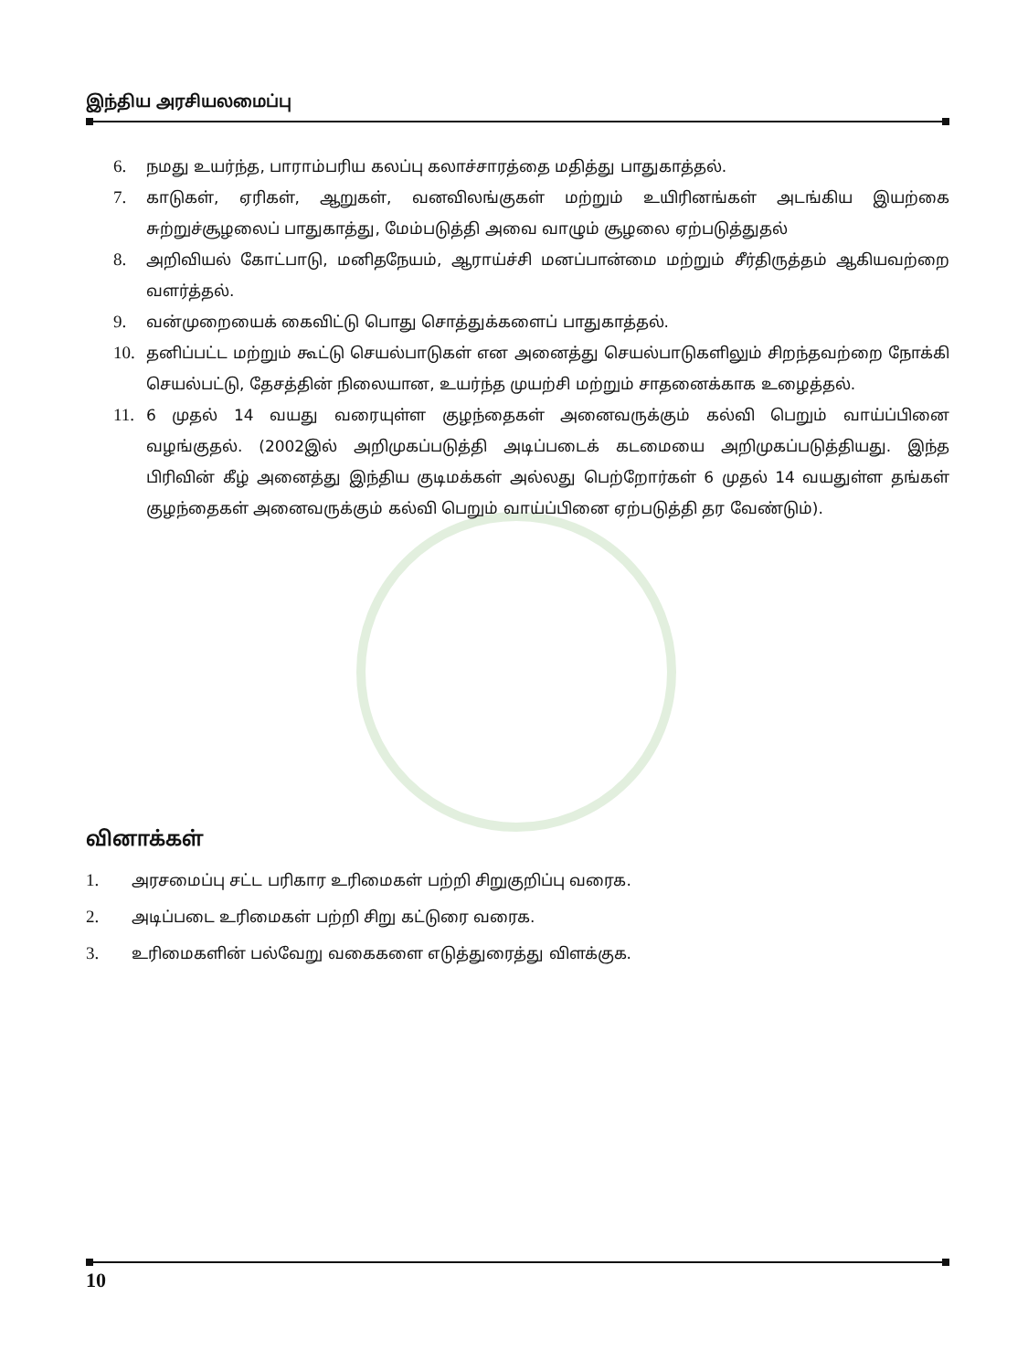இந்திய அரசியலமைப்பு
6. நமது உயர்ந்த, பாராம்பரிய கலப்பு கலாச்சாரத்தை மதித்து பாதுகாத்தல்.
7. காடுகள், ஏரிகள், ஆறுகள், வனவிலங்குகள் மற்றும் உயிரினங்கள் அடங்கிய இயற்கை சுற்றுச்சூழலைப் பாதுகாத்து, மேம்படுத்தி அவை வாழும் சூழலை ஏற்படுத்துதல்
8. அறிவியல் கோட்பாடு, மனிதநேயம், ஆராய்ச்சி மனப்பான்மை மற்றும் சீர்திருத்தம் ஆகியவற்றை வளர்த்தல்.
9. வன்முறையைக் கைவிட்டு பொது சொத்துக்களைப் பாதுகாத்தல்.
10. தனிப்பட்ட மற்றும் கூட்டு செயல்பாடுகள் என அனைத்து செயல்பாடுகளிலும் சிறந்தவற்றை நோக்கி செயல்பட்டு, தேசத்தின் நிலையான, உயர்ந்த முயற்சி மற்றும் சாதனைக்காக உழைத்தல்.
11. 6 முதல் 14 வயது வரையுள்ள குழந்தைகள் அனைவருக்கும் கல்வி பெறும் வாய்ப்பினை வழங்குதல். (2002இல் அறிமுகப்படுத்தி அடிப்படைக் கடமையை அறிமுகப்படுத்தியது. இந்த பிரிவின் கீழ் அனைத்து இந்திய குடிமக்கள் அல்லது பெற்றோர்கள் 6 முதல் 14 வயதுள்ள தங்கள் குழந்தைகள் அனைவருக்கும் கல்வி பெறும் வாய்ப்பினை ஏற்படுத்தி தர வேண்டும்).
வினாக்கள்
1. அரசமைப்பு சட்ட பரிகார உரிமைகள் பற்றி சிறுகுறிப்பு வரைக.
2. அடிப்படை உரிமைகள் பற்றி சிறு கட்டுரை வரைக.
3. உரிமைகளின் பல்வேறு வகைகளை எடுத்துரைத்து விளக்குக.
10